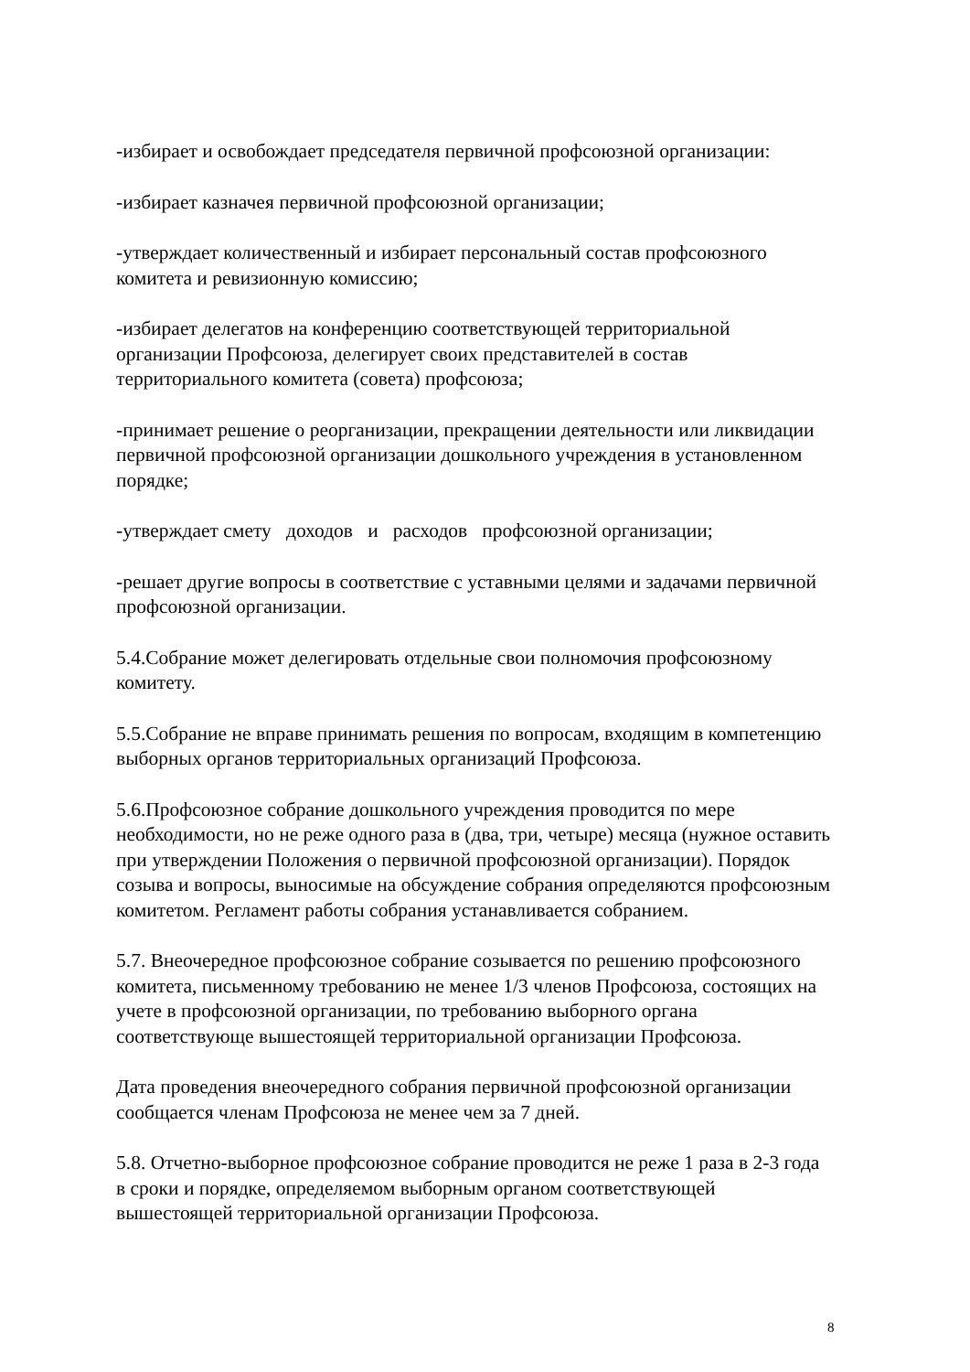-избирает и освобождает председателя первичной профсоюзной организации:
-избирает казначея первичной профсоюзной организации;
-утверждает количественный и избирает персональный состав профсоюзного комитета и ревизионную комиссию;
-избирает делегатов на конференцию соответствующей территориальной организации Профсоюза, делегирует своих представителей в состав территориального комитета (совета) профсоюза;
-принимает решение о реорганизации, прекращении деятельности или ликвидации первичной профсоюзной организации дошкольного учреждения в установленном порядке;
-утверждает смету доходов и расходов профсоюзной организации;
-решает другие вопросы в соответствие с уставными целями и задачами первичной профсоюзной организации.
5.4.Собрание может делегировать отдельные свои полномочия профсоюзному комитету.
5.5.Собрание не вправе принимать решения по вопросам, входящим в компетенцию выборных органов территориальных организаций Профсоюза.
5.6.Профсоюзное собрание дошкольного учреждения проводится по мере необходимости, но не реже одного раза в (два, три, четыре) месяца (нужное оставить при утверждении Положения о первичной профсоюзной организации). Порядок созыва и вопросы, выносимые на обсуждение собрания определяются профсоюзным комитетом. Регламент работы собрания устанавливается собранием.
5.7. Внеочередное профсоюзное собрание созывается по решению профсоюзного комитета, письменному требованию не менее 1/3 членов Профсоюза, состоящих на учете в профсоюзной организации, по требованию выборного органа соответствующе вышестоящей территориальной организации Профсоюза.
Дата проведения внеочередного собрания первичной профсоюзной организации сообщается членам Профсоюза не менее чем за 7 дней.
5.8. Отчетно-выборное профсоюзное собрание проводится не реже 1 раза в 2-3 года в сроки и порядке, определяемом выборным органом соответствующей вышестоящей территориальной организации Профсоюза.
8